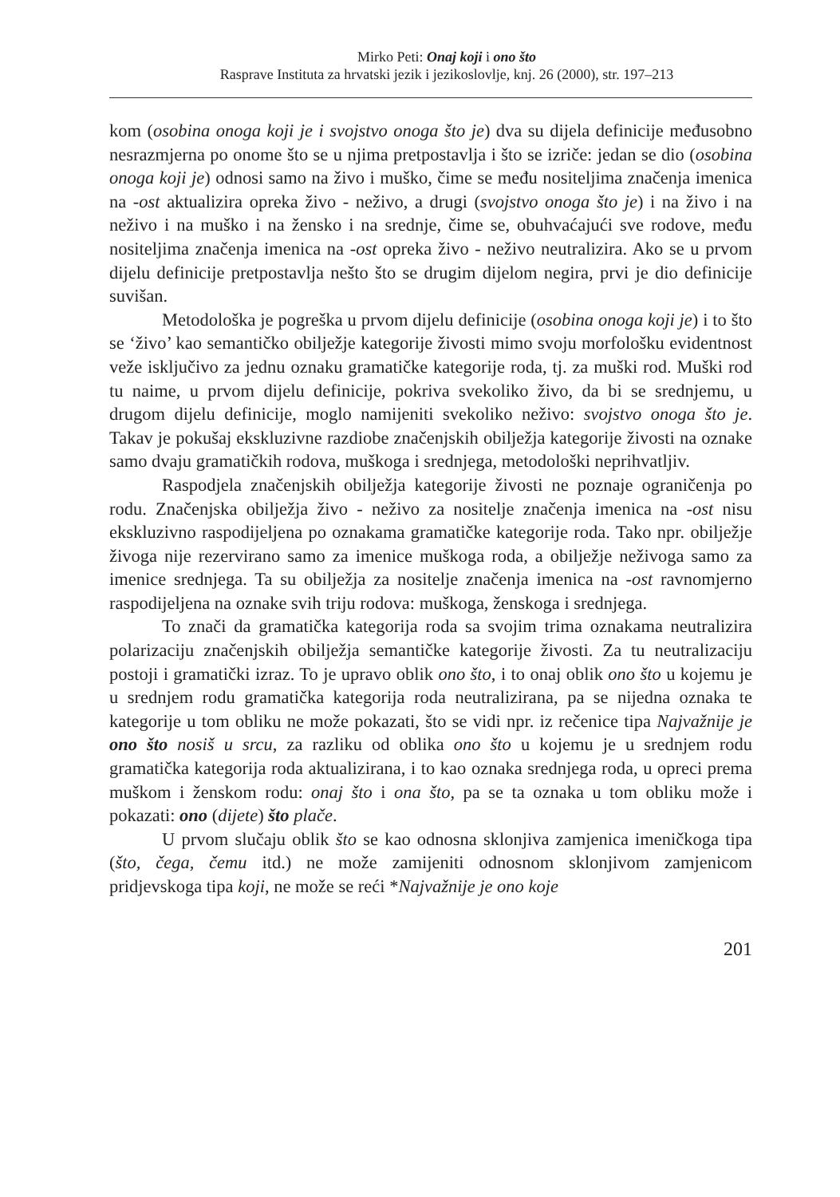Mirko Peti: Onaj koji i ono što
Rasprave Instituta za hrvatski jezik i jezikoslovlje, knj. 26 (2000), str. 197–213
kom (osobina onoga koji je i svojstvo onoga što je) dva su dijela definicije međusobno nesrazmjerna po onome što se u njima pretpostavlja i što se izriče: jedan se dio (osobina onoga koji je) odnosi samo na živo i muško, čime se među nositeljima značenja imenica na -ost aktualizira opreka živo - neživo, a drugi (svojstvo onoga što je) i na živo i na neživo i na muško i na žensko i na srednje, čime se, obuhvaćajući sve rodove, među nositeljima značenja imenica na -ost opreka živo - neživo neutralizira. Ako se u prvom dijelu definicije pretpostavlja nešto što se drugim dijelom negira, prvi je dio definicije suvišan.
Metodološka je pogreška u prvom dijelu definicije (osobina onoga koji je) i to što se ‘živo’ kao semantičko obilježje kategorije živosti mimo svoju morfološku evidentnost veže isključivo za jednu oznaku gramatičke kategorije roda, tj. za muški rod. Muški rod tu naime, u prvom dijelu definicije, pokriva svekoliko živo, da bi se srednjemu, u drugom dijelu definicije, moglo namijeniti svekoliko neživo: svojstvo onoga što je. Takav je pokušaj ekskluzivne razdiobe značenjskih obilježja kategorije živosti na oznake samo dvaju gramatičkih rodova, muškoga i srednjega, metodološki neprihvatljiv.
Raspodjela značenjskih obilježja kategorije živosti ne poznaje ograničenja po rodu. Značenjska obilježja živo - neživo za nositelje značenja imenica na -ost nisu ekskluzivno raspodijeljena po oznakama gramatičke kategorije roda. Tako npr. obilježje živoga nije rezervirano samo za imenice muškoga roda, a obilježje neživoga samo za imenice srednjega. Ta su obilježja za nositelje značenja imenica na -ost ravnomjerno raspodijeljena na oznake svih triju rodova: muškoga, ženskoga i srednjega.
To znači da gramatička kategorija roda sa svojim trima oznakama neutralizira polarizaciju značenjskih obilježja semantičke kategorije živosti. Za tu neutralizaciju postoji i gramatički izraz. To je upravo oblik ono što, i to onaj oblik ono što u kojemu je u srednjem rodu gramatička kategorija roda neutralizirana, pa se nijedna oznaka te kategorije u tom obliku ne može pokazati, što se vidi npr. iz rečenice tipa Najvažnije je ono što nosiš u srcu, za razliku od oblika ono što u kojemu je u srednjem rodu gramatička kategorija roda aktualizirana, i to kao oznaka srednjega roda, u opreci prema muškom i ženskom rodu: onaj što i ona što, pa se ta oznaka u tom obliku može i pokazati: ono (dijete) što plače.
U prvom slučaju oblik što se kao odnosna sklonjiva zamjenica imeničkoga tipa (što, čega, čemu itd.) ne može zamijeniti odnosnom sklonjivom zamjenicom pridjevskoga tipa koji, ne može se reći *Najvažnije je ono koje
201